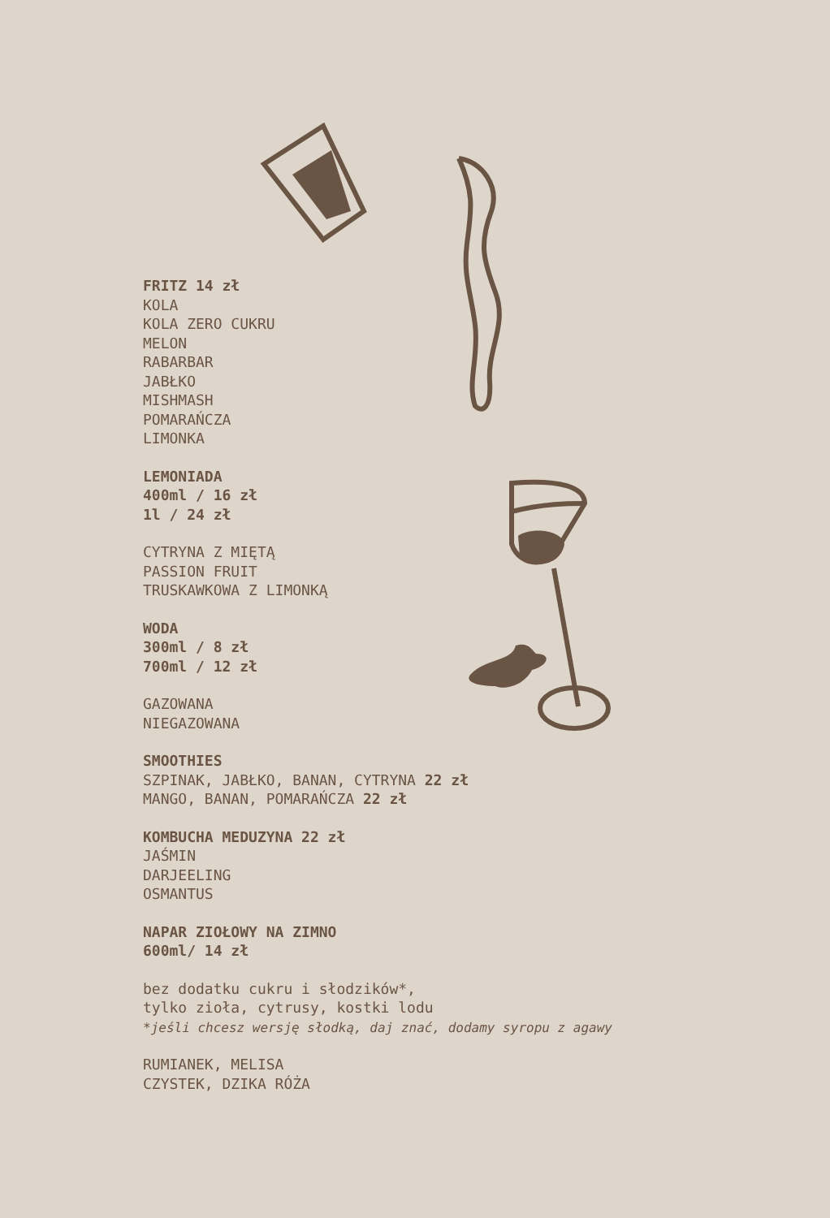FRITZ 14 zł
KOLA
KOLA ZERO CUKRU
MELON
RABARBAR
JABŁKO
MISHMASH
POMARAŃCZA
LIMONKA
LEMONIADA
400ml / 16 zł
1l / 24 zł
CYTRYNA Z MIĘTĄ
PASSION FRUIT
TRUSKAWKOWA Z LIMONKĄ
WODA
300ml / 8 zł
700ml / 12 zł
GAZOWANA
NIEGAZOWANA
SMOOTHIES
SZPINAK, JABŁKO, BANAN, CYTRYNA 22 zł
MANGO, BANAN, POMARAŃCZA 22 zł
KOMBUCHA MEDUZYNA 22 zł
JAŚMIN
DARJEELING
OSMANTUS
NAPAR ZIOŁOWY NA ZIMNO
600ml/ 14 zł
bez dodatku cukru i słodzików*,
tylko zioła, cytrusy, kostki lodu
*jeśli chcesz wersję słodką, daj znać, dodamy syropu z agawy
RUMIANEK, MELISA
CZYSTEK, DZIKA RÓŻA